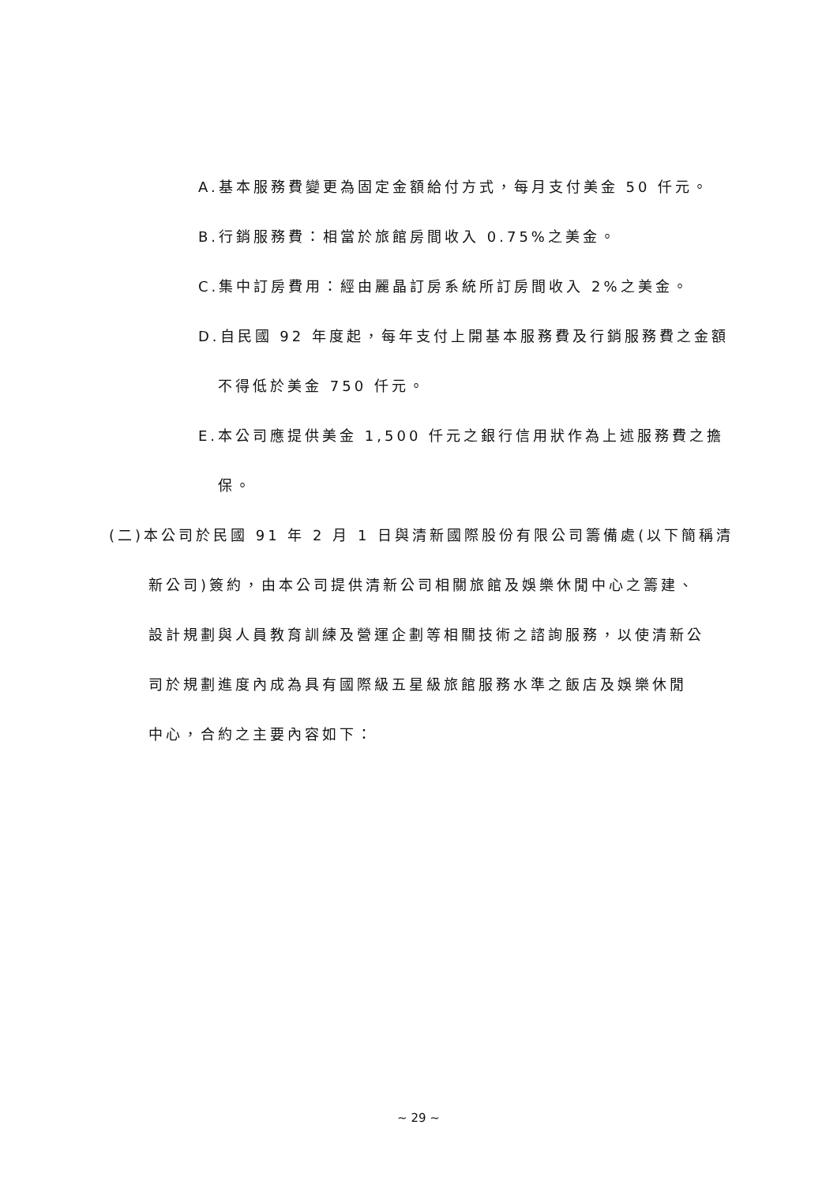A.基本服務費變更為固定金額給付方式，每月支付美金 50 仟元。
B.行銷服務費：相當於旅館房間收入 0.75%之美金。
C.集中訂房費用：經由麗晶訂房系統所訂房間收入 2%之美金。
D.自民國 92 年度起，每年支付上開基本服務費及行銷服務費之金額
不得低於美金 750 仟元。
E.本公司應提供美金 1,500 仟元之銀行信用狀作為上述服務費之擔
保。
(二)本公司於民國 91 年 2 月 1 日與清新國際股份有限公司籌備處(以下簡稱清
新公司)簽約，由本公司提供清新公司相關旅館及娛樂休閒中心之籌建、
設計規劃與人員教育訓練及營運企劃等相關技術之諮詢服務，以使清新公
司於規劃進度內成為具有國際級五星級旅館服務水準之飯店及娛樂休閒
中心，合約之主要內容如下：
~ 29 ~